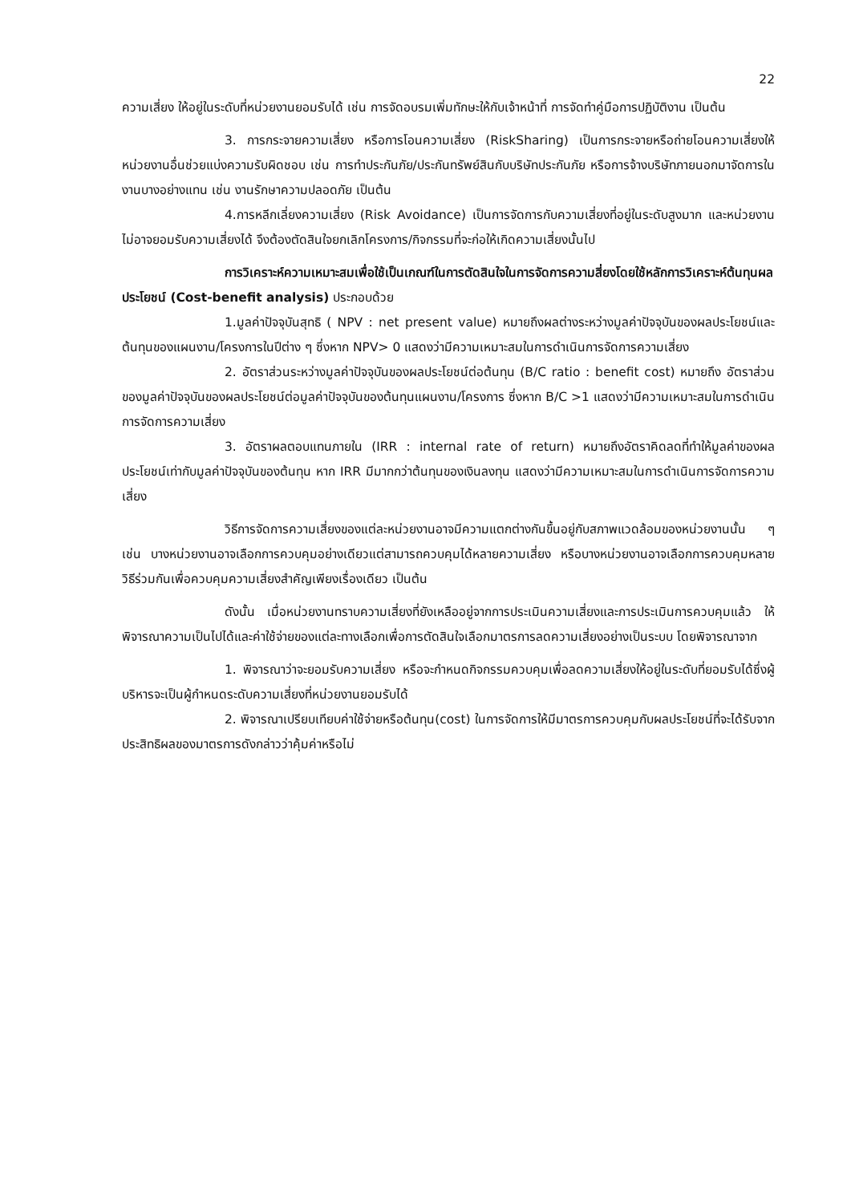22
ความเสี่ยง ให้อยู่ในระดับที่หน่วยงานยอมรับได้ เช่น การจัดอบรมเพิ่มทักษะให้กับเจ้าหน้าที่ การจัดทำคู่มือการปฏิบัติงาน เป็นต้น
3. การกระจายความเสี่ยง หรือการโอนความเสี่ยง (RiskSharing) เป็นการกระจายหรือถ่ายโอนความเสี่ยงให้หน่วยงานอื่นช่วยแบ่งความรับผิดชอบ เช่น การทำประกันภัย/ประกันทรัพย์สินกับบริษัทประกันภัย หรือการจ้างบริษัทภายนอกมาจัดการในงานบางอย่างแทน เช่น งานรักษาความปลอดภัย เป็นต้น
4.การหลีกเลี่ยงความเสี่ยง (Risk Avoidance) เป็นการจัดการกับความเสี่ยงที่อยู่ในระดับสูงมาก และหน่วยงานไม่อาจยอมรับความเสี่ยงได้ จึงต้องตัดสินใจยกเลิกโครงการ/กิจกรรมที่จะก่อให้เกิดความเสี่ยงนั้นไป
การวิเคราะห์ความเหมาะสมเพื่อใช้เป็นเกณฑ์ในการตัดสินใจในการจัดการความสี่ยงโดยใช้หลักการวิเคราะห์ต้นทุนผลประโยชน์ (Cost-benefit analysis) ประกอบด้วย
1.มูลค่าปัจจุบันสุทธิ ( NPV : net present value) หมายถึงผลต่างระหว่างมูลค่าปัจจุบันของผลประโยชน์และต้นทุนของแผนงาน/โครงการในปีต่าง ๆ ซึ่งหาก NPV> 0 แสดงว่ามีความเหมาะสมในการดำเนินการจัดการความเสี่ยง
2. อัตราส่วนระหว่างมูลค่าปัจจุบันของผลประโยชน์ต่อต้นทุน (B/C ratio : benefit cost) หมายถึง อัตราส่วนของมูลค่าปัจจุบันของผลประโยชน์ต่อมูลค่าปัจจุบันของต้นทุนแผนงาน/โครงการ ซึ่งหาก B/C >1 แสดงว่ามีความเหมาะสมในการดำเนินการจัดการความเสี่ยง
3. อัตราผลตอบแทนภายใน (IRR : internal rate of return) หมายถึงอัตราคิดลดที่ทำให้มูลค่าของผลประโยชน์เท่ากับมูลค่าปัจจุบันของต้นทุน หาก IRR มีมากกว่าต้นทุนของเงินลงทุน แสดงว่ามีความเหมาะสมในการดำเนินการจัดการความเสี่ยง
วิธีการจัดการความเสี่ยงของแต่ละหน่วยงานอาจมีความแตกต่างกันขึ้นอยู่กับสภาพแวดล้อมของหน่วยงานนั้น ๆ เช่น บางหน่วยงานอาจเลือกการควบคุมอย่างเดียวแต่สามารถควบคุมได้หลายความเสี่ยง หรือบางหน่วยงานอาจเลือกการควบคุมหลายวิธีร่วมกันเพื่อควบคุมความเสี่ยงสำคัญเพียงเรื่องเดียว เป็นต้น
ดังนั้น เมื่อหน่วยงานทราบความเสี่ยงที่ยังเหลืออยู่จากการประเมินความเสี่ยงและการประเมินการควบคุมแล้ว ให้พิจารณาความเป็นไปได้และค่าใช้จ่ายของแต่ละทางเลือกเพื่อการตัดสินใจเลือกมาตรการลดความเสี่ยงอย่างเป็นระบบ โดยพิจารณาจาก
1. พิจารณาว่าจะยอมรับความเสี่ยง หรือจะกำหนดกิจกรรมควบคุมเพื่อลดความเสี่ยงให้อยู่ในระดับที่ยอมรับได้ซึ่งผู้บริหารจะเป็นผู้กำหนดระดับความเสี่ยงที่หน่วยงานยอมรับได้
2. พิจารณาเปรียบเทียบค่าใช้จ่ายหรือต้นทุน(cost) ในการจัดการให้มีมาตรการควบคุมกับผลประโยชน์ที่จะได้รับจากประสิทธิผลของมาตรการดังกล่าวว่าคุ้มค่าหรือไม่